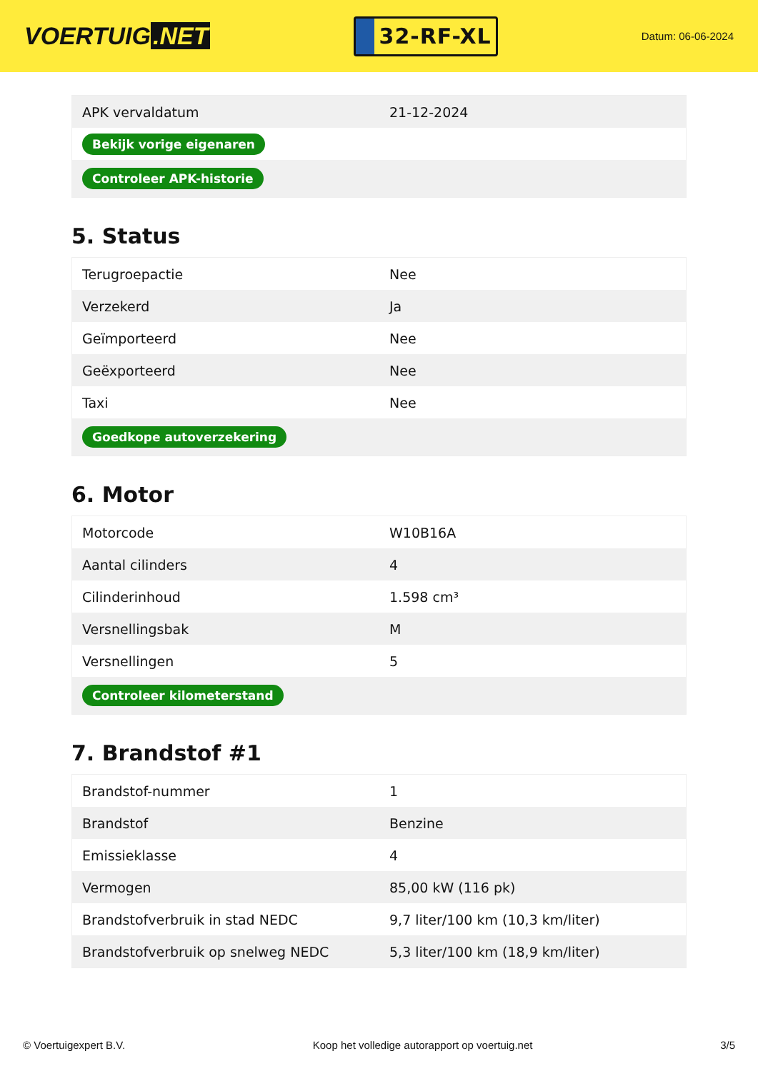VOERTUIG.NET
32-RF-XL
Datum: 06-06-2024
| APK vervaldatum | 21-12-2024 |
| Bekijk vorige eigenaren | |
| Controleer APK-historie | |
5. Status
| Terugroepactie | Nee |
| Verzekerd | Ja |
| Geïmporteerd | Nee |
| Geëxporteerd | Nee |
| Taxi | Nee |
| Goedkope autoverzekering | |
6. Motor
| Motorcode | W10B16A |
| Aantal cilinders | 4 |
| Cilinderinhoud | 1.598 cm³ |
| Versnellingsbak | M |
| Versnellingen | 5 |
| Controleer kilometerstand | |
7. Brandstof #1
| Brandstof-nummer | 1 |
| Brandstof | Benzine |
| Emissieklasse | 4 |
| Vermogen | 85,00 kW (116 pk) |
| Brandstofverbruik in stad NEDC | 9,7 liter/100 km (10,3 km/liter) |
| Brandstofverbruik op snelweg NEDC | 5,3 liter/100 km (18,9 km/liter) |
© Voertuigexpert B.V. Koop het volledige autorapport op voertuig.net 3/5